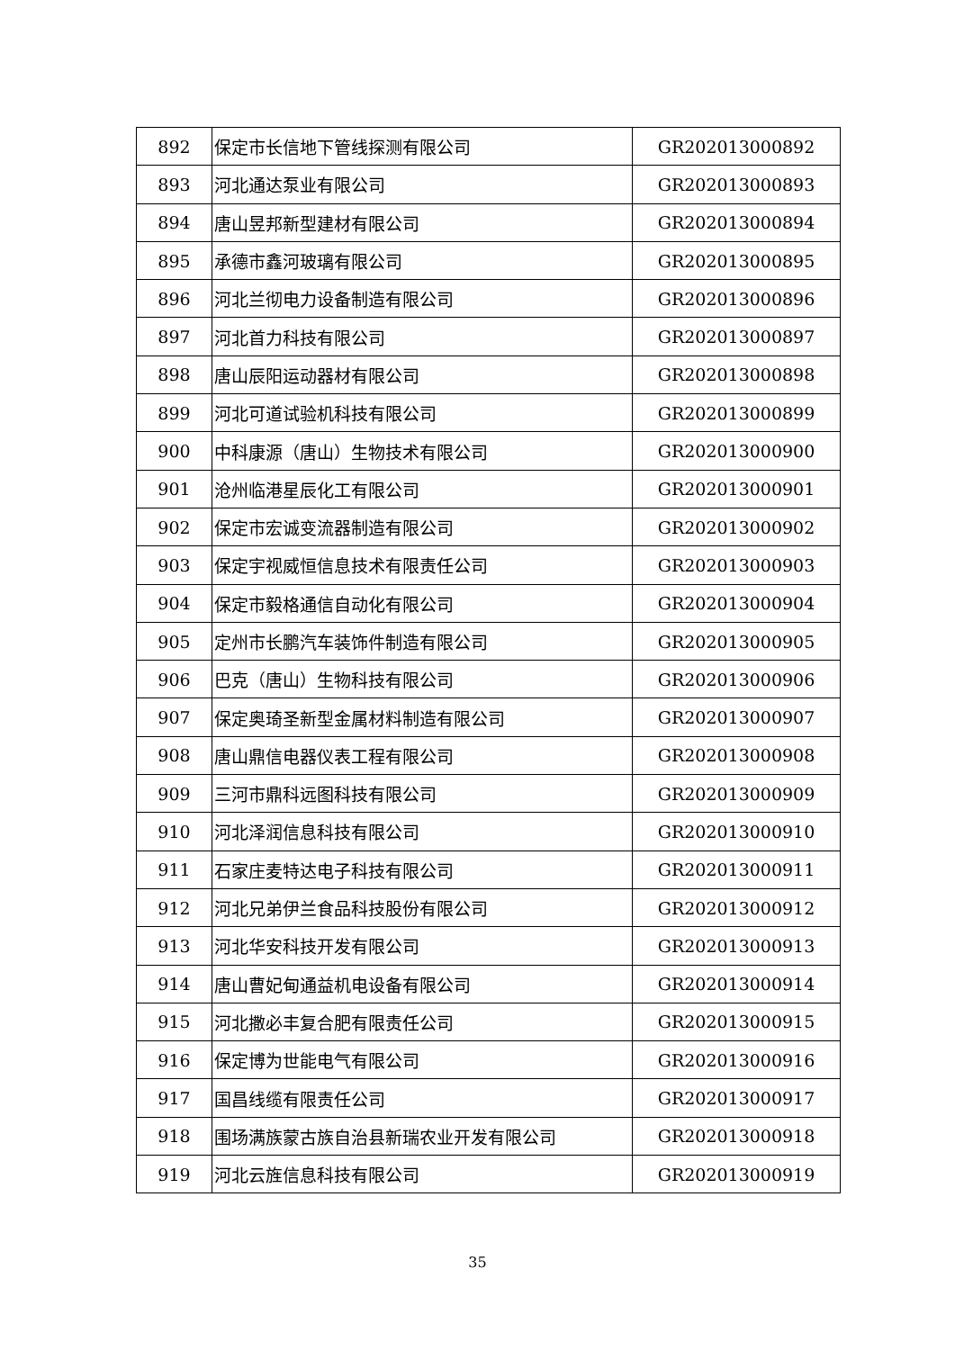| 892 | 保定市长信地下管线探测有限公司 | GR202013000892 |
| 893 | 河北通达泵业有限公司 | GR202013000893 |
| 894 | 唐山昱邦新型建材有限公司 | GR202013000894 |
| 895 | 承德市鑫河玻璃有限公司 | GR202013000895 |
| 896 | 河北兰彻电力设备制造有限公司 | GR202013000896 |
| 897 | 河北首力科技有限公司 | GR202013000897 |
| 898 | 唐山辰阳运动器材有限公司 | GR202013000898 |
| 899 | 河北可道试验机科技有限公司 | GR202013000899 |
| 900 | 中科康源（唐山）生物技术有限公司 | GR202013000900 |
| 901 | 沧州临港星辰化工有限公司 | GR202013000901 |
| 902 | 保定市宏诚变流器制造有限公司 | GR202013000902 |
| 903 | 保定宇视威恒信息技术有限责任公司 | GR202013000903 |
| 904 | 保定市毅格通信自动化有限公司 | GR202013000904 |
| 905 | 定州市长鹏汽车装饰件制造有限公司 | GR202013000905 |
| 906 | 巴克（唐山）生物科技有限公司 | GR202013000906 |
| 907 | 保定奥琦圣新型金属材料制造有限公司 | GR202013000907 |
| 908 | 唐山鼎信电器仪表工程有限公司 | GR202013000908 |
| 909 | 三河市鼎科远图科技有限公司 | GR202013000909 |
| 910 | 河北泽润信息科技有限公司 | GR202013000910 |
| 911 | 石家庄麦特达电子科技有限公司 | GR202013000911 |
| 912 | 河北兄弟伊兰食品科技股份有限公司 | GR202013000912 |
| 913 | 河北华安科技开发有限公司 | GR202013000913 |
| 914 | 唐山曹妃甸通益机电设备有限公司 | GR202013000914 |
| 915 | 河北撒必丰复合肥有限责任公司 | GR202013000915 |
| 916 | 保定博为世能电气有限公司 | GR202013000916 |
| 917 | 国昌线缆有限责任公司 | GR202013000917 |
| 918 | 围场满族蒙古族自治县新瑞农业开发有限公司 | GR202013000918 |
| 919 | 河北云旌信息科技有限公司 | GR202013000919 |
35